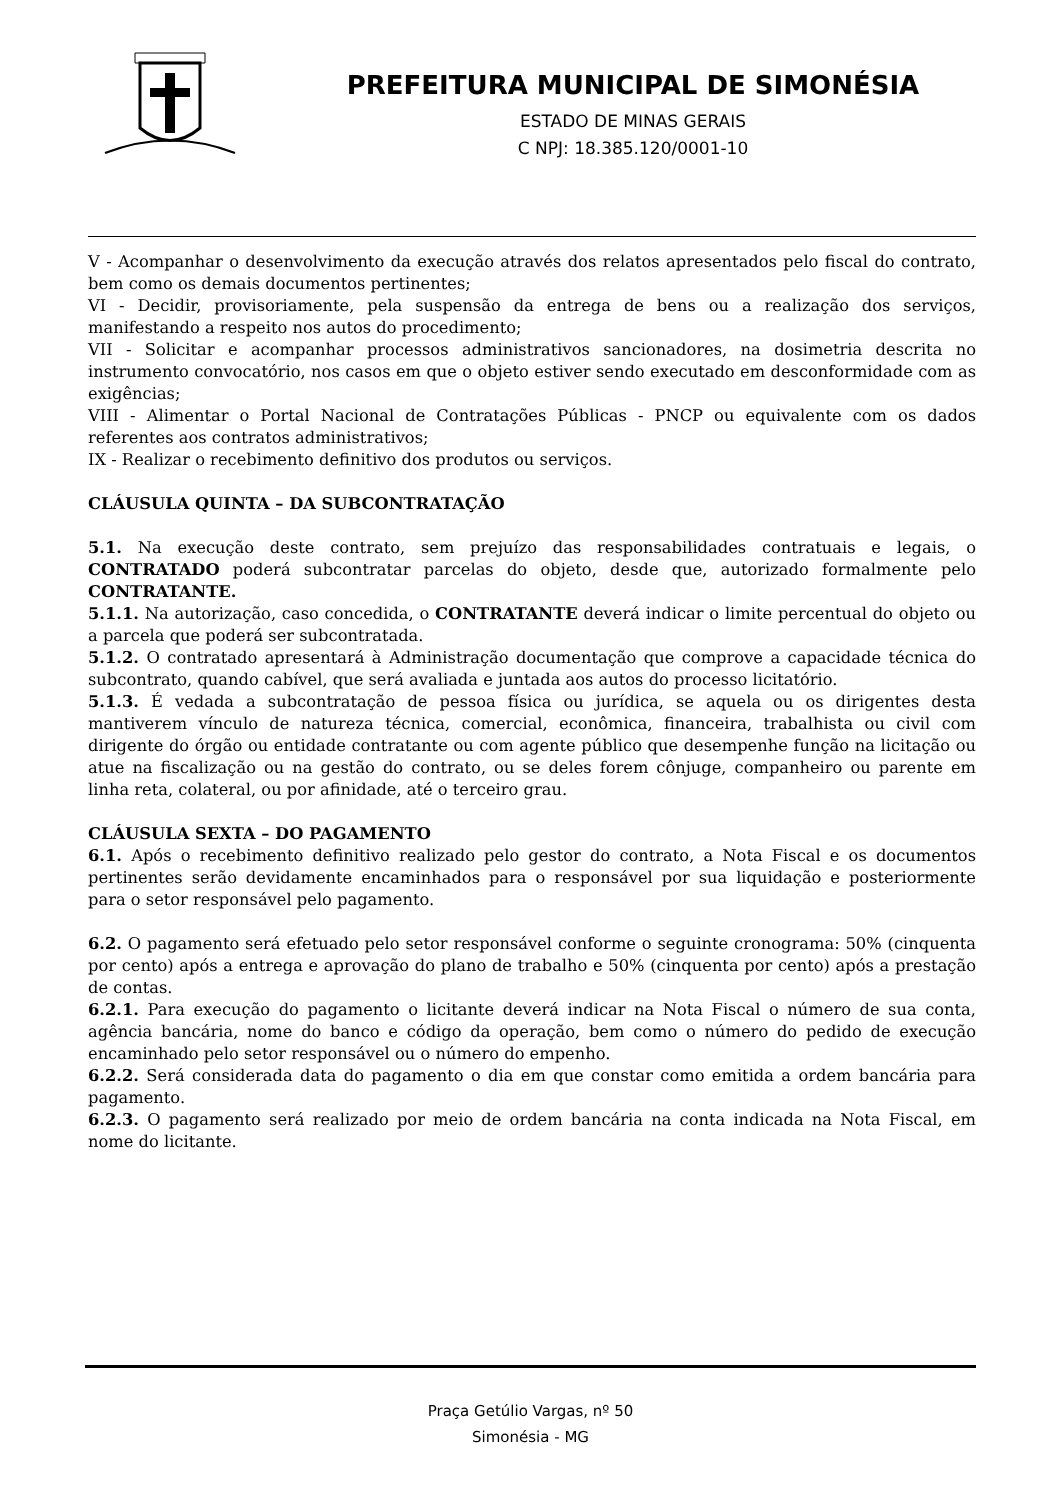PREFEITURA MUNICIPAL DE SIMONÉSIA
ESTADO DE MINAS GERAIS
C NPJ: 18.385.120/0001-10
V - Acompanhar o desenvolvimento da execução através dos relatos apresentados pelo fiscal do contrato, bem como os demais documentos pertinentes;
VI - Decidir, provisoriamente, pela suspensão da entrega de bens ou a realização dos serviços, manifestando a respeito nos autos do procedimento;
VII - Solicitar e acompanhar processos administrativos sancionadores, na dosimetria descrita no instrumento convocatório, nos casos em que o objeto estiver sendo executado em desconformidade com as exigências;
VIII - Alimentar o Portal Nacional de Contratações Públicas - PNCP ou equivalente com os dados referentes aos contratos administrativos;
IX - Realizar o recebimento definitivo dos produtos ou serviços.
CLÁUSULA QUINTA – DA SUBCONTRATAÇÃO
5.1. Na execução deste contrato, sem prejuízo das responsabilidades contratuais e legais, o CONTRATADO poderá subcontratar parcelas do objeto, desde que, autorizado formalmente pelo CONTRATANTE.
5.1.1. Na autorização, caso concedida, o CONTRATANTE deverá indicar o limite percentual do objeto ou a parcela que poderá ser subcontratada.
5.1.2. O contratado apresentará à Administração documentação que comprove a capacidade técnica do subcontrato, quando cabível, que será avaliada e juntada aos autos do processo licitatório.
5.1.3. É vedada a subcontratação de pessoa física ou jurídica, se aquela ou os dirigentes desta mantiverem vínculo de natureza técnica, comercial, econômica, financeira, trabalhista ou civil com dirigente do órgão ou entidade contratante ou com agente público que desempenhe função na licitação ou atue na fiscalização ou na gestão do contrato, ou se deles forem cônjuge, companheiro ou parente em linha reta, colateral, ou por afinidade, até o terceiro grau.
CLÁUSULA SEXTA – DO PAGAMENTO
6.1. Após o recebimento definitivo realizado pelo gestor do contrato, a Nota Fiscal e os documentos pertinentes serão devidamente encaminhados para o responsável por sua liquidação e posteriormente para o setor responsável pelo pagamento.
6.2. O pagamento será efetuado pelo setor responsável conforme o seguinte cronograma: 50% (cinquenta por cento) após a entrega e aprovação do plano de trabalho e 50% (cinquenta por cento) após a prestação de contas.
6.2.1. Para execução do pagamento o licitante deverá indicar na Nota Fiscal o número de sua conta, agência bancária, nome do banco e código da operação, bem como o número do pedido de execução encaminhado pelo setor responsável ou o número do empenho.
6.2.2. Será considerada data do pagamento o dia em que constar como emitida a ordem bancária para pagamento.
6.2.3. O pagamento será realizado por meio de ordem bancária na conta indicada na Nota Fiscal, em nome do licitante.
Praça Getúlio Vargas, nº 50
Simonésia - MG